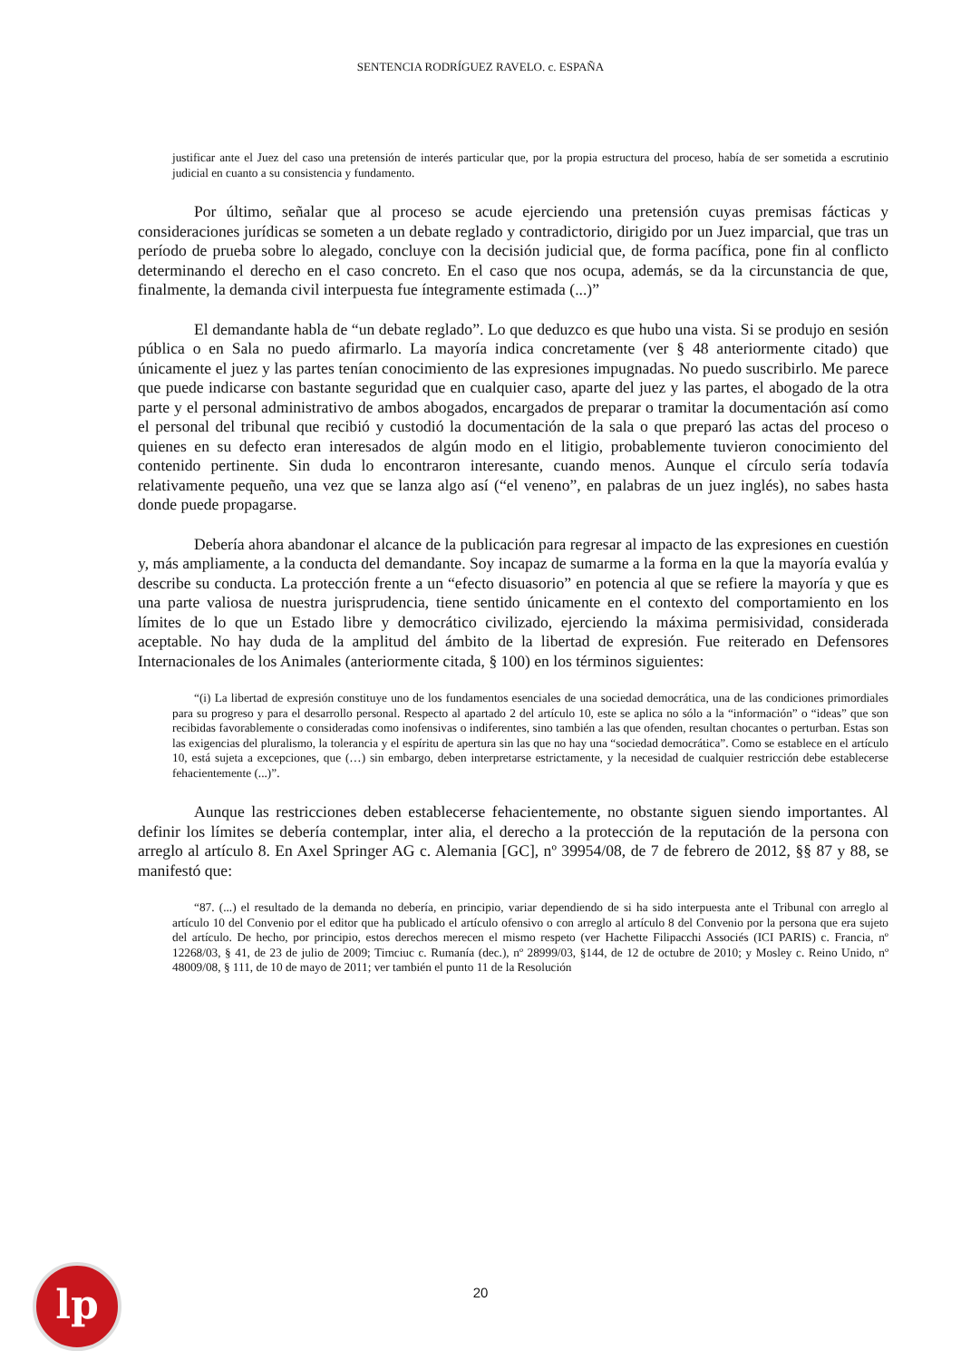SENTENCIA RODRÍGUEZ RAVELO. c. ESPAÑA
justificar ante el Juez del caso una pretensión de interés particular que, por la propia estructura del proceso, había de ser sometida a escrutinio judicial en cuanto a su consistencia y fundamento.
Por último, señalar que al proceso se acude ejerciendo una pretensión cuyas premisas fácticas y consideraciones jurídicas se someten a un debate reglado y contradictorio, dirigido por un Juez imparcial, que tras un período de prueba sobre lo alegado, concluye con la decisión judicial que, de forma pacífica, pone fin al conflicto determinando el derecho en el caso concreto. En el caso que nos ocupa, además, se da la circunstancia de que, finalmente, la demanda civil interpuesta fue íntegramente estimada (...)”
El demandante habla de “un debate reglado”. Lo que deduzco es que hubo una vista. Si se produjo en sesión pública o en Sala no puedo afirmarlo. La mayoría indica concretamente (ver § 48 anteriormente citado) que únicamente el juez y las partes tenían conocimiento de las expresiones impugnadas. No puedo suscribirlo. Me parece que puede indicarse con bastante seguridad que en cualquier caso, aparte del juez y las partes, el abogado de la otra parte y el personal administrativo de ambos abogados, encargados de preparar o tramitar la documentación así como el personal del tribunal que recibió y custodió la documentación de la sala o que preparó las actas del proceso o quienes en su defecto eran interesados de algún modo en el litigio, probablemente tuvieron conocimiento del contenido pertinente. Sin duda lo encontraron interesante, cuando menos. Aunque el círculo sería todavía relativamente pequeño, una vez que se lanza algo así (“el veneno”, en palabras de un juez inglés), no sabes hasta donde puede propagarse.
Debería ahora abandonar el alcance de la publicación para regresar al impacto de las expresiones en cuestión y, más ampliamente, a la conducta del demandante. Soy incapaz de sumarme a la forma en la que la mayoría evalúa y describe su conducta. La protección frente a un “efecto disuasorio” en potencia al que se refiere la mayoría y que es una parte valiosa de nuestra jurisprudencia, tiene sentido únicamente en el contexto del comportamiento en los límites de lo que un Estado libre y democrático civilizado, ejerciendo la máxima permisividad, considerada aceptable. No hay duda de la amplitud del ámbito de la libertad de expresión. Fue reiterado en Defensores Internacionales de los Animales (anteriormente citada, § 100) en los términos siguientes:
“(i) La libertad de expresión constituye uno de los fundamentos esenciales de una sociedad democrática, una de las condiciones primordiales para su progreso y para el desarrollo personal. Respecto al apartado 2 del artículo 10, este se aplica no sólo a la “información” o “ideas” que son recibidas favorablemente o consideradas como inofensivas o indiferentes, sino también a las que ofenden, resultan chocantes o perturban. Estas son las exigencias del pluralismo, la tolerancia y el espíritu de apertura sin las que no hay una “sociedad democrática”. Como se establece en el artículo 10, está sujeta a excepciones, que (…) sin embargo, deben interpretarse estrictamente, y la necesidad de cualquier restricción debe establecerse fehacientemente (...)”.
Aunque las restricciones deben establecerse fehacientemente, no obstante siguen siendo importantes. Al definir los límites se debería contemplar, inter alia, el derecho a la protección de la reputación de la persona con arreglo al artículo 8. En Axel Springer AG c. Alemania [GC], nº 39954/08, de 7 de febrero de 2012, §§ 87 y 88, se manifestó que:
“87. (...) el resultado de la demanda no debería, en principio, variar dependiendo de si ha sido interpuesta ante el Tribunal con arreglo al artículo 10 del Convenio por el editor que ha publicado el artículo ofensivo o con arreglo al artículo 8 del Convenio por la persona que era sujeto del artículo. De hecho, por principio, estos derechos merecen el mismo respeto (ver Hachette Filipacchi Associés (ICI PARIS) c. Francia, nº 12268/03, § 41, de 23 de julio de 2009; Timciuc c. Rumanía (dec.), nº 28999/03, §144, de 12 de octubre de 2010; y Mosley c. Reino Unido, nº 48009/08, § 111, de 10 de mayo de 2011; ver también el punto 11 de la Resolución
lp
20